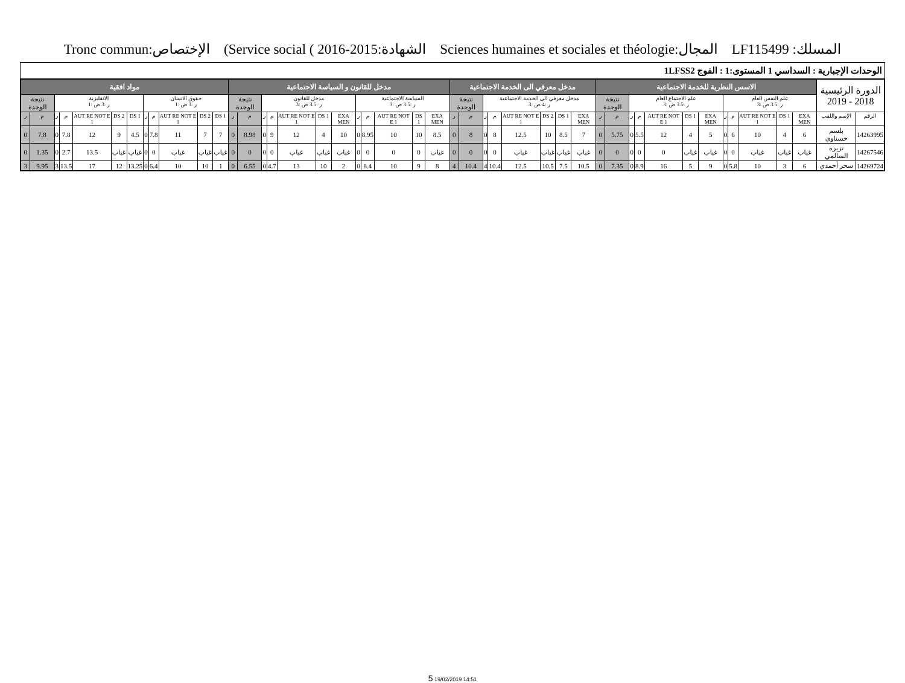المسلك: LF115499 المجال:Sciences humaines et sociales et théologie الشهادة:2015-2016 ) Service social) الإختصاص:Tronc commun
الوحدات الإجبارية : السداسي 1 المستوى:1 : الفوج 1LFSS2
| الدورة الرئيسية 2018 - 2019 | | الاسس النظرية للخدمة الاجتماعية | | | | | | | | | | | | مدخل معرفي الى الخدمة الاجتماعية | | | | | | | | مدخل للقانون و السياسة الاجتماعية | | | | | | | | | | | | مواد افقية | | | | | | | | | | | |
| --- | --- | --- | --- | --- | --- | --- | --- | --- | --- | --- | --- | --- | --- | --- | --- | --- | --- | --- | --- | --- | --- | --- | --- | --- | --- | --- | --- | --- | --- | --- | --- | --- | --- | --- | --- | --- | --- | --- | --- | --- | --- | --- | --- | --- | --- |
| | | علم النفس العام ر :3.5 ض :3 | | | | | علم الاجتماع العام ر :3.5 ض :3 | | | | | نتيجة الوحدة | | مدخل معرفي الى الخدمة الاجتماعية ر :4 ض :3 | | | | | | نتيجة الوحدة | | السياسة الاجتماعية ر :3.5 ض :3 | | | | | مدخل للقانون ر :3.5 ض :3 | | | | | نتيجة الوحدة | | حقوق الانسان ر :3 ض :1 | | | | | الانقليزية ر :3 ض :1 | | | | | نتيجة الوحدة | |
| الرقم | الإسم واللقب | EXA MEN | DS 1 | AUT RE NOT E 1 | م | ر | EXA MEN | DS 1 | AUT RE NOT E 1 | م | ر | م | ر | EXA MEN | DS 1 | DS 2 | AUT RE NOT E 1 | م | ر | م | ر | EXA MEN | DS 1 | AUT RE NOT E 1 | م | ر | EXA MEN | DS 1 | AUT RE NOT E 1 | م | ر | م | ر | DS 1 | DS 2 | AUT RE NOT E 1 | م | ر | DS 1 | DS 2 | AUT RE NOT E 1 | م | ر | م | ر |
| 14263995 | بلسم حسناوي | 6 | 4 | 10 | 6 | 0 | 5 | 4 | 12 | 5.5 | 0 | 5.75 | 0 | 7 | 8.5 | 10 | 12.5 | 8 | 0 | 8 | 0 | 8.5 | 10 | 10 | 8.95 | 0 | 10 | 4 | 12 | 9 | 0 | 8.98 | 0 | 7 | 7 | 11 | 7.8 | 0 | 4.5 | 9 | 12 | 7.8 | 0 | 7.8 | 0 |
| 14267546 | نزيره السالمي | غياب | غياب | غياب | 0 | 0 | غياب | غياب | 0 | 0 | 0 | 0 | 0 | غياب | غياب | غياب | غياب | 0 | 0 | 0 | 0 | غياب | 0 | 0 | 0 | 0 | غياب | غياب | غياب | 0 | 0 | 0 | 0 | غياب | غياب | غياب | 0 | 0 | غياب | غياب | 13.5 | 2.7 | 0 | 1.35 | 0 |
| 14269724 | سحر أحمدي | 6 | 3 | 10 | 5.8 | 0 | 9 | 5 | 16 | 8.9 | 0 | 7.35 | 0 | 10.5 | 7.5 | 10.5 | 12.5 | 10.4 | 4 | 10.4 | 4 | 8 | 9 | 10 | 8.4 | 0 | 2 | 10 | 13 | 4.7 | 0 | 6.55 | 0 | 1 | 10 | 10 | 6.4 | 0 | 13.25 | 12 | 17 | 13.5 | 3 | 9.95 | 3 |
5 19/02/2019 14:51